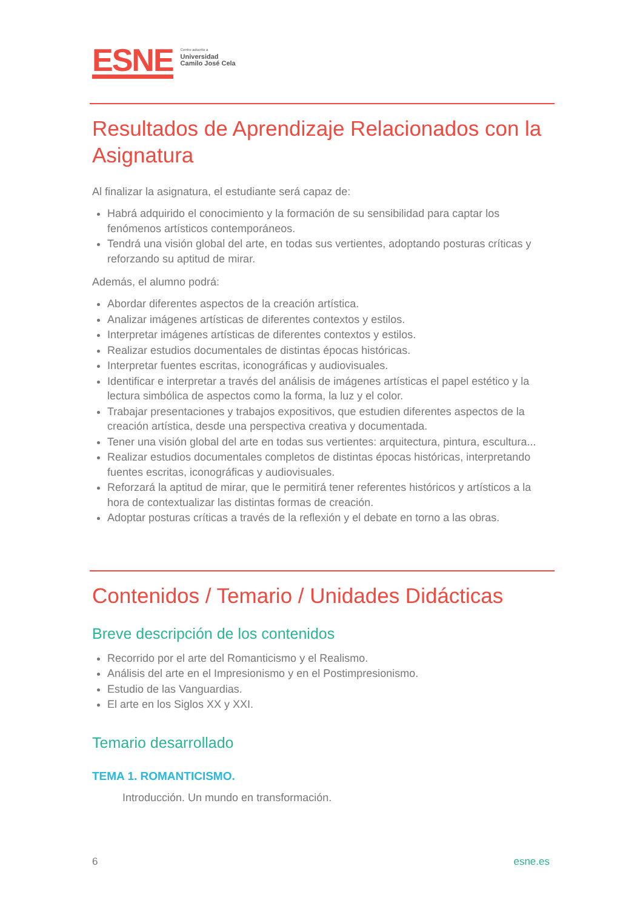ESNE
Centro adscrito a
Universidad
Camilo José Cela
Resultados de Aprendizaje Relacionados con la Asignatura
Al finalizar la asignatura, el estudiante será capaz de:
Habrá adquirido el conocimiento y la formación de su sensibilidad para captar los fenómenos artísticos contemporáneos.
Tendrá una visión global del arte, en todas sus vertientes, adoptando posturas críticas y reforzando su aptitud de mirar.
Además, el alumno podrá:
Abordar diferentes aspectos de la creación artística.
Analizar imágenes artísticas de diferentes contextos y estilos.
Interpretar imágenes artísticas de diferentes contextos y estilos.
Realizar estudios documentales de distintas épocas históricas.
Interpretar fuentes escritas, iconográficas y audiovisuales.
Identificar e interpretar a través del análisis de imágenes artísticas el papel estético y la lectura simbólica de aspectos como la forma, la luz y el color.
Trabajar presentaciones y trabajos expositivos, que estudien diferentes aspectos de la creación artística, desde una perspectiva creativa y documentada.
Tener una visión global del arte en todas sus vertientes: arquitectura, pintura, escultura...
Realizar estudios documentales completos de distintas épocas históricas, interpretando fuentes escritas, iconográficas y audiovisuales.
Reforzará la aptitud de mirar, que le permitirá tener referentes históricos y artísticos a la hora de contextualizar las distintas formas de creación.
Adoptar posturas críticas a través de la reflexión y el debate en torno a las obras.
Contenidos / Temario / Unidades Didácticas
Breve descripción de los contenidos
Recorrido por el arte del Romanticismo y el Realismo.
Análisis del arte en el Impresionismo y en el Postimpresionismo.
Estudio de las Vanguardias.
El arte en los Siglos XX y XXI.
Temario desarrollado
TEMA 1. ROMANTICISMO.
Introducción. Un mundo en transformación.
6 esne.es